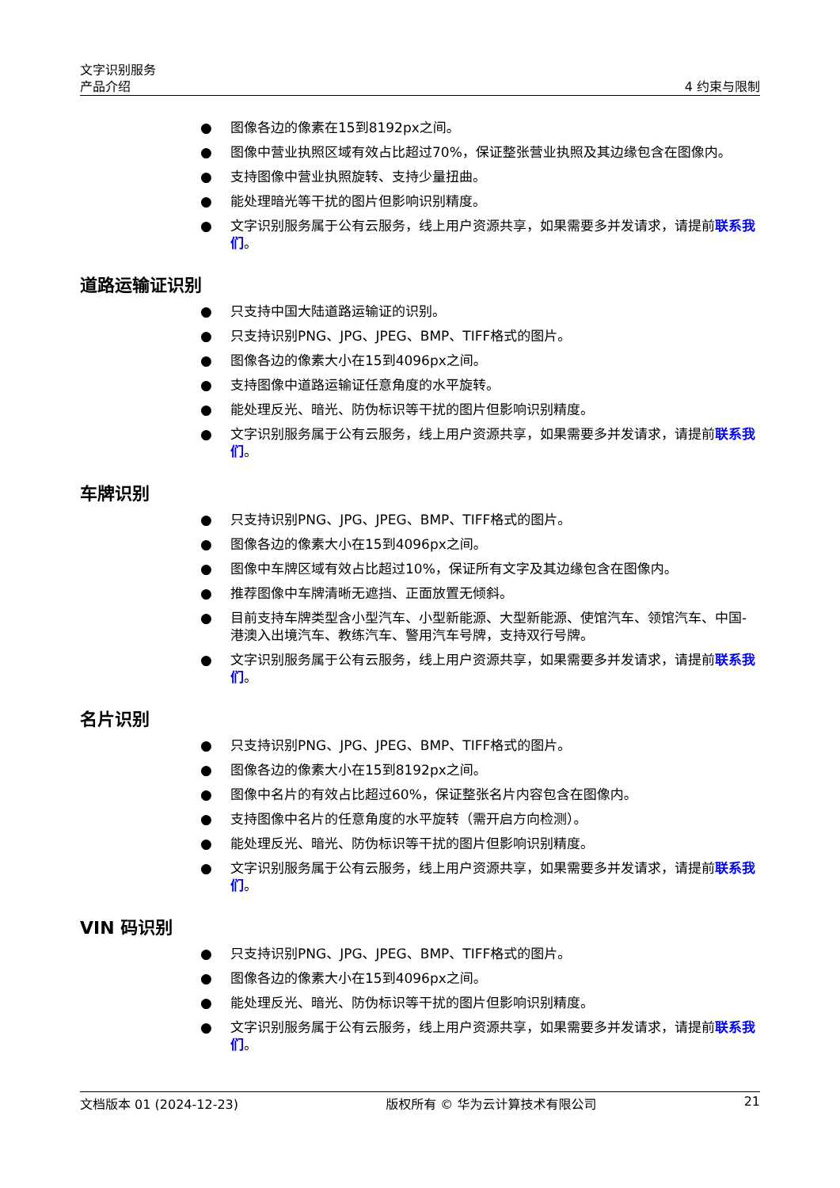文字识别服务
产品介绍
4 约束与限制
● 图像各边的像素在15到8192px之间。
● 图像中营业执照区域有效占比超过70%，保证整张营业执照及其边缘包含在图像内。
● 支持图像中营业执照旋转、支持少量扭曲。
● 能处理暗光等干扰的图片但影响识别精度。
● 文字识别服务属于公有云服务，线上用户资源共享，如果需要多并发请求，请提前联系我们。
道路运输证识别
● 只支持中国大陆道路运输证的识别。
● 只支持识别PNG、JPG、JPEG、BMP、TIFF格式的图片。
● 图像各边的像素大小在15到4096px之间。
● 支持图像中道路运输证任意角度的水平旋转。
● 能处理反光、暗光、防伪标识等干扰的图片但影响识别精度。
● 文字识别服务属于公有云服务，线上用户资源共享，如果需要多并发请求，请提前联系我们。
车牌识别
● 只支持识别PNG、JPG、JPEG、BMP、TIFF格式的图片。
● 图像各边的像素大小在15到4096px之间。
● 图像中车牌区域有效占比超过10%，保证所有文字及其边缘包含在图像内。
● 推荐图像中车牌清晰无遮挡、正面放置无倾斜。
● 目前支持车牌类型含小型汽车、小型新能源、大型新能源、使馆汽车、领馆汽车、中国-港澳入出境汽车、教练汽车、警用汽车号牌，支持双行号牌。
● 文字识别服务属于公有云服务，线上用户资源共享，如果需要多并发请求，请提前联系我们。
名片识别
● 只支持识别PNG、JPG、JPEG、BMP、TIFF格式的图片。
● 图像各边的像素大小在15到8192px之间。
● 图像中名片的有效占比超过60%，保证整张名片内容包含在图像内。
● 支持图像中名片的任意角度的水平旋转（需开启方向检测）。
● 能处理反光、暗光、防伪标识等干扰的图片但影响识别精度。
● 文字识别服务属于公有云服务，线上用户资源共享，如果需要多并发请求，请提前联系我们。
VIN 码识别
● 只支持识别PNG、JPG、JPEG、BMP、TIFF格式的图片。
● 图像各边的像素大小在15到4096px之间。
● 能处理反光、暗光、防伪标识等干扰的图片但影响识别精度。
● 文字识别服务属于公有云服务，线上用户资源共享，如果需要多并发请求，请提前联系我们。
文档版本 01 (2024-12-23) 版权所有 © 华为云计算技术有限公司 21